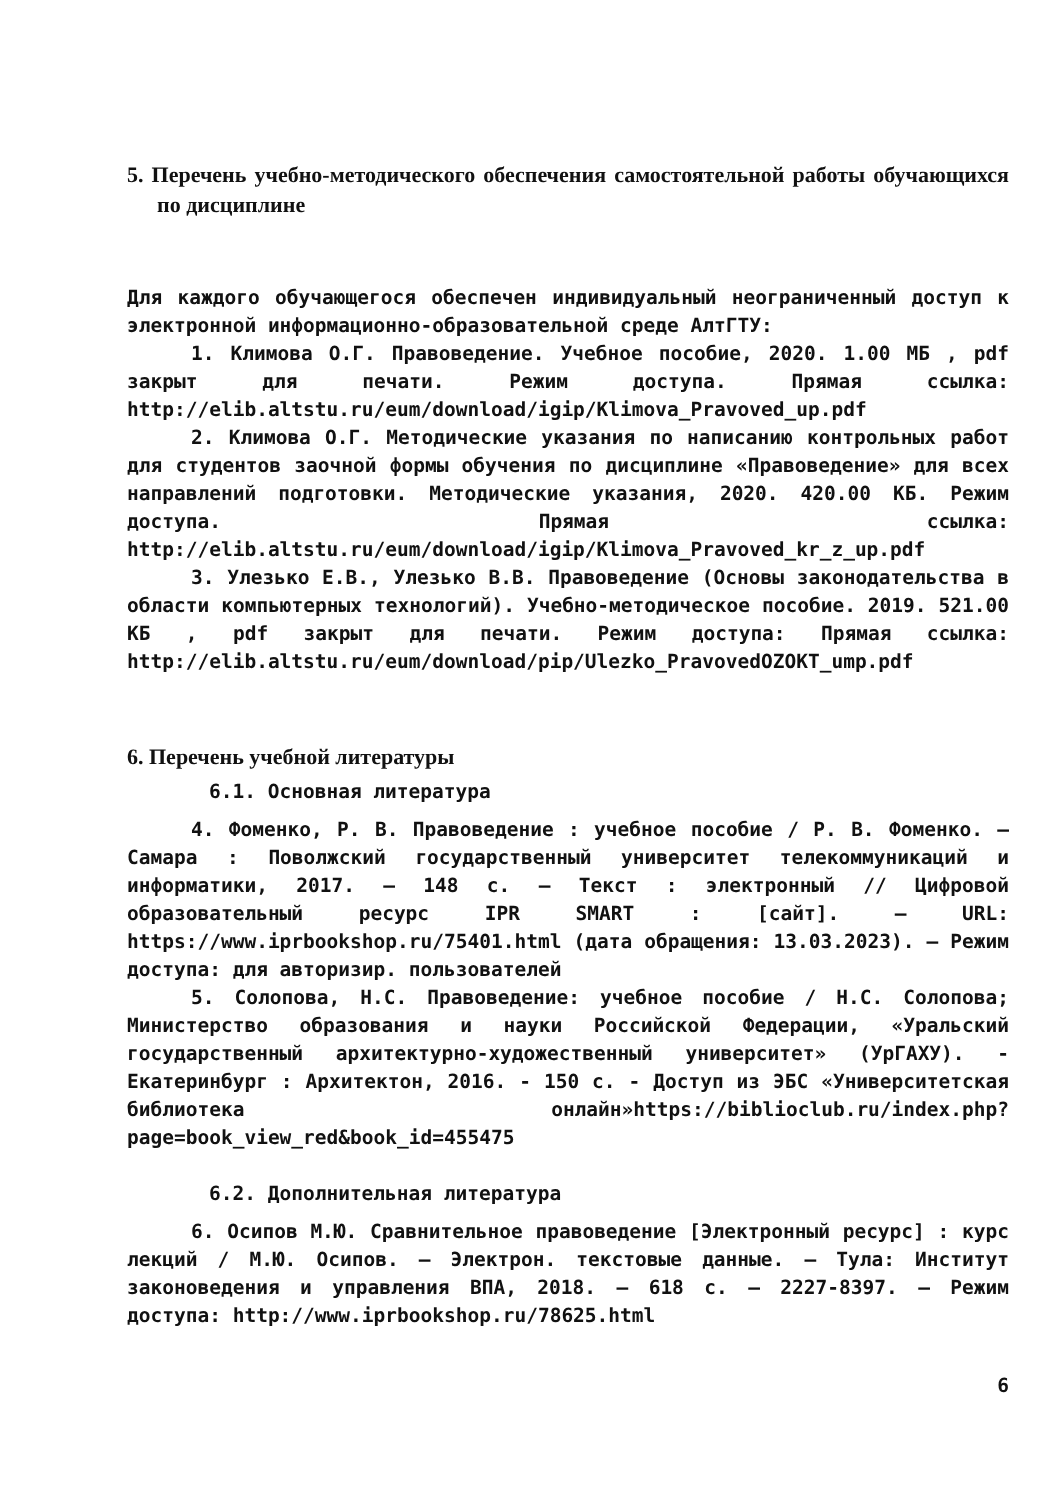5. Перечень учебно-методического обеспечения самостоятельной работы обучающихся по дисциплине
Для каждого обучающегося обеспечен индивидуальный неограниченный доступ к электронной информационно-образовательной среде АлтГТУ:
1. Климова О.Г. Правоведение. Учебное пособие, 2020. 1.00 МБ , pdf закрыт для печати. Режим доступа. Прямая ссылка: http://elib.altstu.ru/eum/download/igip/Klimova_Pravoved_up.pdf
2. Климова О.Г. Методические указания по написанию контрольных работ для студентов заочной формы обучения по дисциплине «Правоведение» для всех направлений подготовки. Методические указания, 2020. 420.00 КБ. Режим доступа. Прямая ссылка: http://elib.altstu.ru/eum/download/igip/Klimova_Pravoved_kr_z_up.pdf
3. Улезько Е.В., Улезько В.В. Правоведение (Основы законодательства в области компьютерных технологий). Учебно-методическое пособие. 2019. 521.00 КБ , pdf закрыт для печати. Режим доступа: Прямая ссылка: http://elib.altstu.ru/eum/download/pip/Ulezko_PravovedOZOKT_ump.pdf
6. Перечень учебной литературы
6.1. Основная литература
4. Фоменко, Р. В. Правоведение : учебное пособие / Р. В. Фоменко. — Самара : Поволжский государственный университет телекоммуникаций и информатики, 2017. — 148 c. — Текст : электронный // Цифровой образовательный ресурс IPR SMART : [сайт]. — URL: https://www.iprbookshop.ru/75401.html (дата обращения: 13.03.2023). — Режим доступа: для авторизир. пользователей
5. Солопова, Н.С. Правоведение: учебное пособие / Н.С. Солопова; Министерство образования и науки Российской Федерации, «Уральский государственный архитектурно-художественный университет» (УрГАХУ). - Екатеринбург : Архитектон, 2016. - 150 с. - Доступ из ЭБС «Университетская библиотека онлайн»https://biblioclub.ru/index.php?page=book_view_red&book_id=455475
6.2. Дополнительная литература
6. Осипов М.Ю. Сравнительное правоведение [Электронный ресурс] : курс лекций / М.Ю. Осипов. — Электрон. текстовые данные. — Тула: Институт законоведения и управления ВПА, 2018. — 618 c. — 2227-8397. — Режим доступа: http://www.iprbookshop.ru/78625.html
6